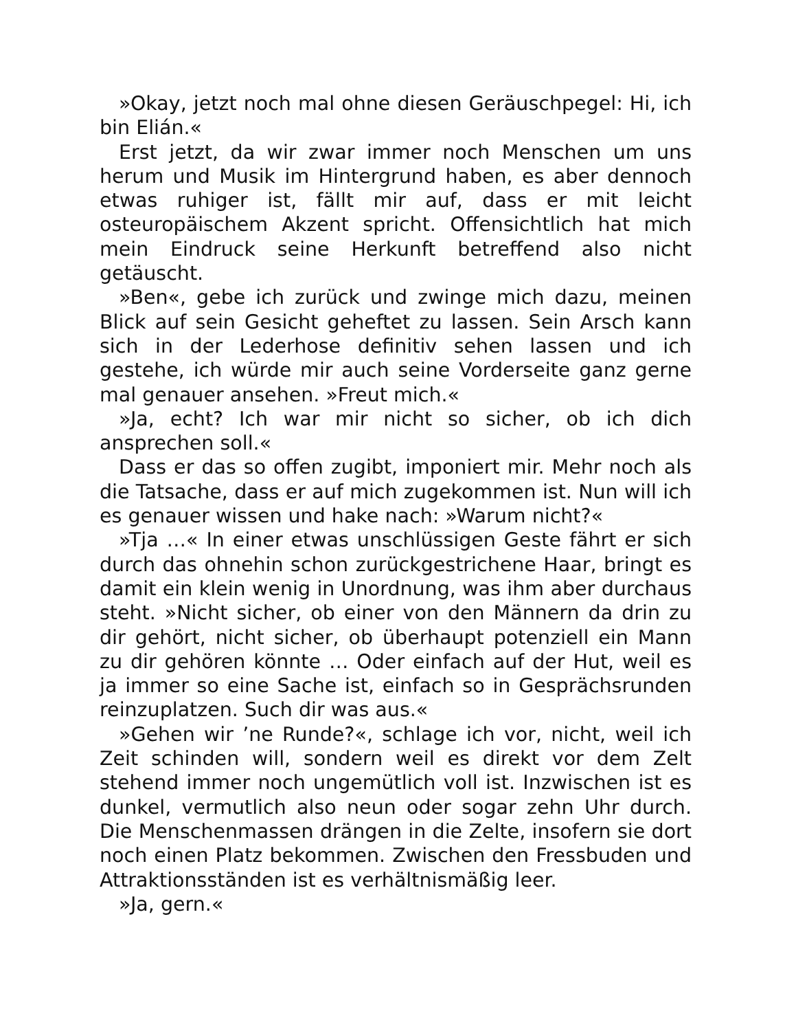»Okay, jetzt noch mal ohne diesen Geräuschpegel: Hi, ich bin Elián.«
Erst jetzt, da wir zwar immer noch Menschen um uns herum und Musik im Hintergrund haben, es aber dennoch etwas ruhiger ist, fällt mir auf, dass er mit leicht osteuropäischem Akzent spricht. Offensichtlich hat mich mein Eindruck seine Herkunft betreffend also nicht getäuscht.
»Ben«, gebe ich zurück und zwinge mich dazu, meinen Blick auf sein Gesicht geheftet zu lassen. Sein Arsch kann sich in der Lederhose definitiv sehen lassen und ich gestehe, ich würde mir auch seine Vorderseite ganz gerne mal genauer ansehen. »Freut mich.«
»Ja, echt? Ich war mir nicht so sicher, ob ich dich ansprechen soll.«
Dass er das so offen zugibt, imponiert mir. Mehr noch als die Tatsache, dass er auf mich zugekommen ist. Nun will ich es genauer wissen und hake nach: »Warum nicht?«
»Tja …« In einer etwas unschlüssigen Geste fährt er sich durch das ohnehin schon zurückgestrichene Haar, bringt es damit ein klein wenig in Unordnung, was ihm aber durchaus steht. »Nicht sicher, ob einer von den Männern da drin zu dir gehört, nicht sicher, ob überhaupt potenziell ein Mann zu dir gehören könnte … Oder einfach auf der Hut, weil es ja immer so eine Sache ist, einfach so in Gesprächsrunden reinzuplatzen. Such dir was aus.«
»Gehen wir ’ne Runde?«, schlage ich vor, nicht, weil ich Zeit schinden will, sondern weil es direkt vor dem Zelt stehend immer noch ungemütlich voll ist. Inzwischen ist es dunkel, vermutlich also neun oder sogar zehn Uhr durch. Die Menschenmassen drängen in die Zelte, insofern sie dort noch einen Platz bekommen. Zwischen den Fressbuden und Attraktionsständen ist es verhältnismäßig leer.
»Ja, gern.«